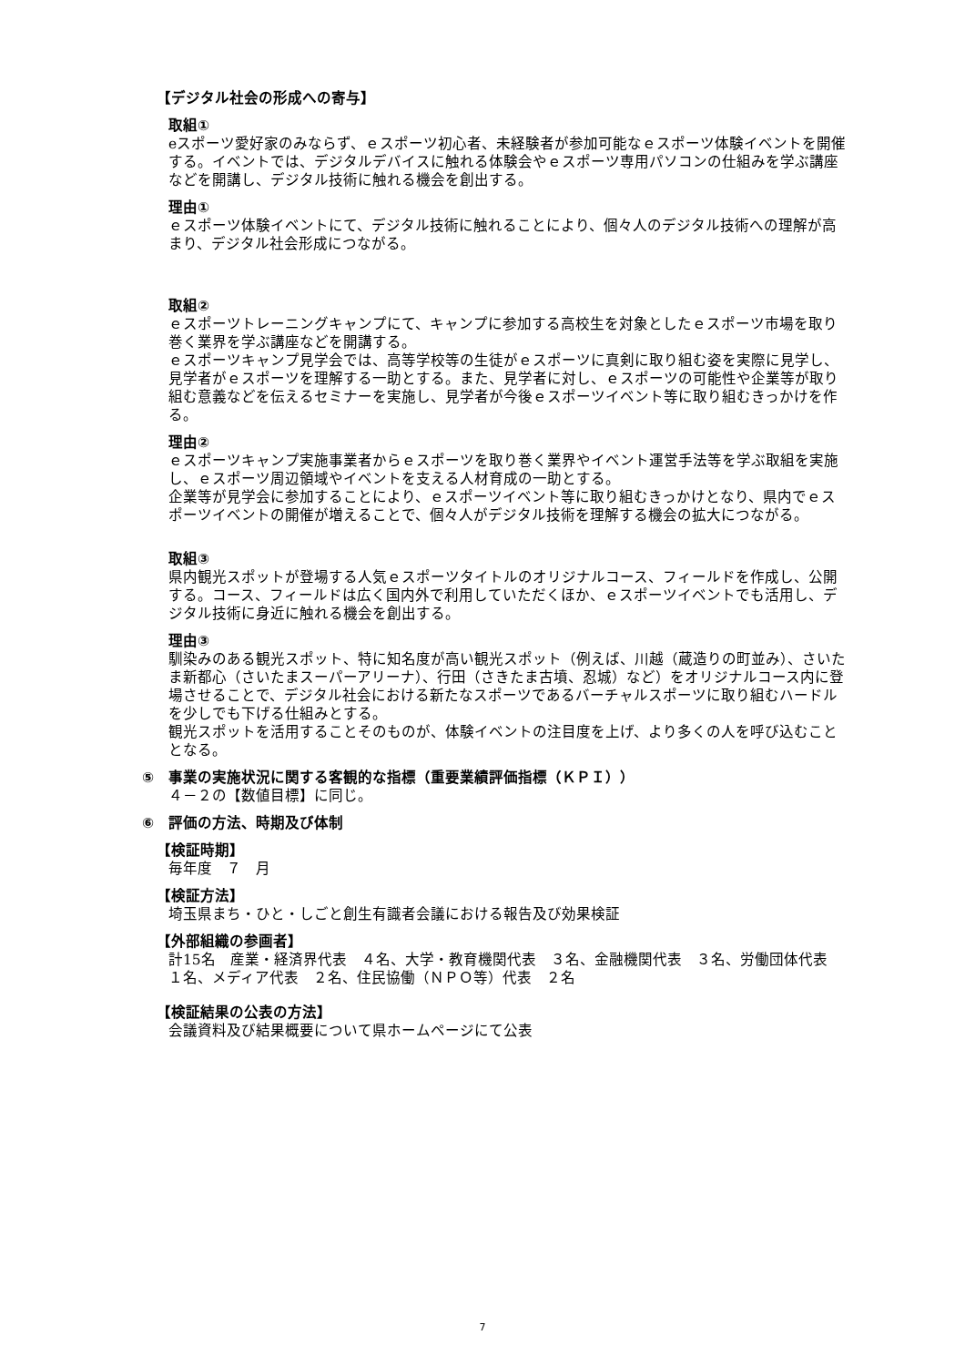【デジタル社会の形成への寄与】
取組①
eスポーツ愛好家のみならず、ｅスポーツ初心者、未経験者が参加可能なｅスポーツ体験イベントを開催する。イベントでは、デジタルデバイスに触れる体験会やｅスポーツ専用パソコンの仕組みを学ぶ講座などを開講し、デジタル技術に触れる機会を創出する。
理由①
ｅスポーツ体験イベントにて、デジタル技術に触れることにより、個々人のデジタル技術への理解が高まり、デジタル社会形成につながる。
取組②
ｅスポーツトレーニングキャンプにて、キャンプに参加する高校生を対象としたｅスポーツ市場を取り巻く業界を学ぶ講座などを開講する。
ｅスポーツキャンプ見学会では、高等学校等の生徒がｅスポーツに真剣に取り組む姿を実際に見学し、見学者がｅスポーツを理解する一助とする。また、見学者に対し、ｅスポーツの可能性や企業等が取り組む意義などを伝えるセミナーを実施し、見学者が今後ｅスポーツイベント等に取り組むきっかけを作る。
理由②
ｅスポーツキャンプ実施事業者からｅスポーツを取り巻く業界やイベント運営手法等を学ぶ取組を実施し、ｅスポーツ周辺領域やイベントを支える人材育成の一助とする。
企業等が見学会に参加することにより、ｅスポーツイベント等に取り組むきっかけとなり、県内でｅスポーツイベントの開催が増えることで、個々人がデジタル技術を理解する機会の拡大につながる。
取組③
県内観光スポットが登場する人気ｅスポーツタイトルのオリジナルコース、フィールドを作成し、公開する。コース、フィールドは広く国内外で利用していただくほか、ｅスポーツイベントでも活用し、デジタル技術に身近に触れる機会を創出する。
理由③
馴染みのある観光スポット、特に知名度が高い観光スポット（例えば、川越（蔵造りの町並み）、さいたま新都心（さいたまスーパーアリーナ）、行田（さきたま古墳、忍城）など）をオリジナルコース内に登場させることで、デジタル社会における新たなスポーツであるバーチャルスポーツに取り組むハードルを少しでも下げる仕組みとする。
観光スポットを活用することそのものが、体験イベントの注目度を上げ、より多くの人を呼び込むこととなる。
⑤　事業の実施状況に関する客観的な指標（重要業績評価指標（ＫＰＩ））
４－２の【数値目標】に同じ。
⑥　評価の方法、時期及び体制
【検証時期】
毎年度　７　月
【検証方法】
埼玉県まち・ひと・しごと創生有識者会議における報告及び効果検証
【外部組織の参画者】
計15名　産業・経済界代表　４名、大学・教育機関代表　３名、金融機関代表　３名、労働団体代表　１名、メディア代表　２名、住民協働（ＮＰＯ等）代表　２名
【検証結果の公表の方法】
会議資料及び結果概要について県ホームページにて公表
7